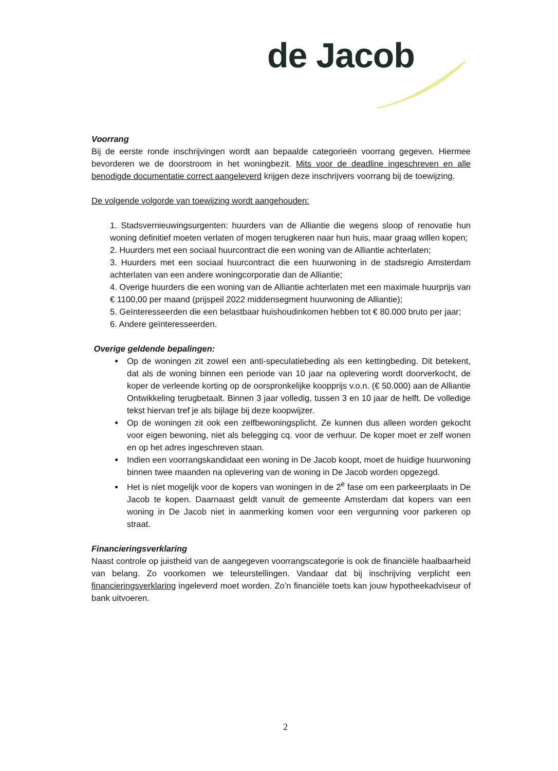de Jacob
Voorrang
Bij de eerste ronde inschrijvingen wordt aan bepaalde categorieën voorrang gegeven. Hiermee bevorderen we de doorstroom in het woningbezit. Mits voor de deadline ingeschreven en alle benodigde documentatie correct aangeleverd krijgen deze inschrijvers voorrang bij de toewijzing.
De volgende volgorde van toewijzing wordt aangehouden:
1. Stadsvernieuwingsurgenten: huurders van de Alliantie die wegens sloop of renovatie hun woning definitief moeten verlaten of mogen terugkeren naar hun huis, maar graag willen kopen;
2. Huurders met een sociaal huurcontract die een woning van de Alliantie achterlaten;
3. Huurders met een sociaal huurcontract die een huurwoning in de stadsregio Amsterdam achterlaten van een andere woningcorporatie dan de Alliantie;
4. Overige huurders die een woning van de Alliantie achterlaten met een maximale huurprijs van € 1100,00 per maand (prijspeil 2022 middensegment huurwoning de Alliantie);
5. Geïnteresseerden die een belastbaar huishoudinkomen hebben tot € 80.000 bruto per jaar;
6. Andere geïnteresseerden.
Overige geldende bepalingen:
Op de woningen zit zowel een anti-speculatiebeding als een kettingbeding. Dit betekent, dat als de woning binnen een periode van 10 jaar na oplevering wordt doorverkocht, de koper de verleende korting op de oorspronkelijke koopprijs v.o.n. (€ 50.000) aan de Alliantie Ontwikkeling terugbetaalt. Binnen 3 jaar volledig, tussen 3 en 10 jaar de helft. De volledige tekst hiervan tref je als bijlage bij deze koopwijzer.
Op de woningen zit ook een zelfbewoningsplicht. Ze kunnen dus alleen worden gekocht voor eigen bewoning, niet als belegging cq. voor de verhuur. De koper moet er zelf wonen en op het adres ingeschreven staan.
Indien een voorrangskandidaat een woning in De Jacob koopt, moet de huidige huurwoning binnen twee maanden na oplevering van de woning in De Jacob worden opgezegd.
Het is niet mogelijk voor de kopers van woningen in de 2<sup>e</sup> fase om een parkeerplaats in De Jacob te kopen. Daarnaast geldt vanuit de gemeente Amsterdam dat kopers van een woning in De Jacob niet in aanmerking komen voor een vergunning voor parkeren op straat.
Financieringsverklaring
Naast controle op juistheid van de aangegeven voorrangscategorie is ook de financiële haalbaarheid van belang. Zo voorkomen we teleurstellingen. Vandaar dat bij inschrijving verplicht een financieringsverklaring ingeleverd moet worden. Zo’n financiële toets kan jouw hypotheekadviseur of bank uitvoeren.
2